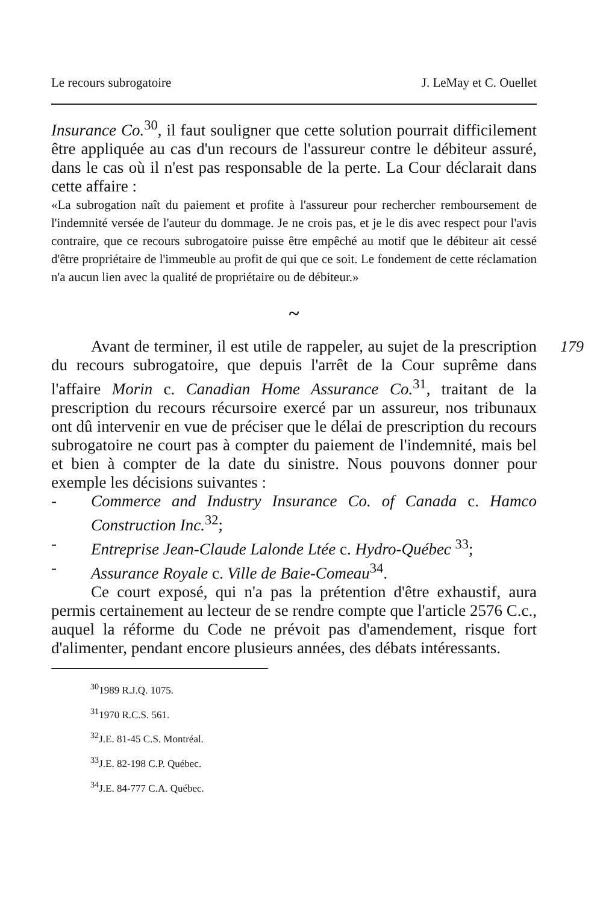Le recours subrogatoire J. LeMay et C. Ouellet
Insurance Co.<sup>30</sup>, il faut souligner que cette solution pourrait difficilement être appliquée au cas d'un recours de l'assureur contre le débiteur assuré, dans le cas où il n'est pas responsable de la perte. La Cour déclarait dans cette affaire :
«La subrogation naît du paiement et profite à l'assureur pour rechercher remboursement de l'indemnité versée de l'auteur du dommage. Je ne crois pas, et je le dis avec respect pour l'avis contraire, que ce recours subrogatoire puisse être empêché au motif que le débiteur ait cessé d'être propriétaire de l'immeuble au profit de qui que ce soit. Le fondement de cette réclamation n'a aucun lien avec la qualité de propriétaire ou de débiteur.»
179
~
Avant de terminer, il est utile de rappeler, au sujet de la prescription du recours subrogatoire, que depuis l'arrêt de la Cour suprême dans l'affaire Morin c. Canadian Home Assurance Co.<sup>31</sup>, traitant de la prescription du recours récursoire exercé par un assureur, nos tribunaux ont dû intervenir en vue de préciser que le délai de prescription du recours subrogatoire ne court pas à compter du paiement de l'indemnité, mais bel et bien à compter de la date du sinistre. Nous pouvons donner pour exemple les décisions suivantes :
- Commerce and Industry Insurance Co. of Canada c. Hamco Construction Inc.<sup>32</sup>;
- Entreprise Jean-Claude Lalonde Ltée c. Hydro-Québec <sup>33</sup>;
- Assurance Royale c. Ville de Baie-Comeau<sup>34</sup>.
Ce court exposé, qui n'a pas la prétention d'être exhaustif, aura permis certainement au lecteur de se rendre compte que l'article 2576 C.c., auquel la réforme du Code ne prévoit pas d'amendement, risque fort d'alimenter, pendant encore plusieurs années, des débats intéressants.
<sup>30</sup> 1989 R.J.Q. 1075.
<sup>31</sup> 1970 R.C.S. 561.
<sup>32</sup> J.E. 81-45 C.S. Montréal.
<sup>33</sup> J.E. 82-198 C.P. Québec.
<sup>34</sup> J.E. 84-777 C.A. Québec.